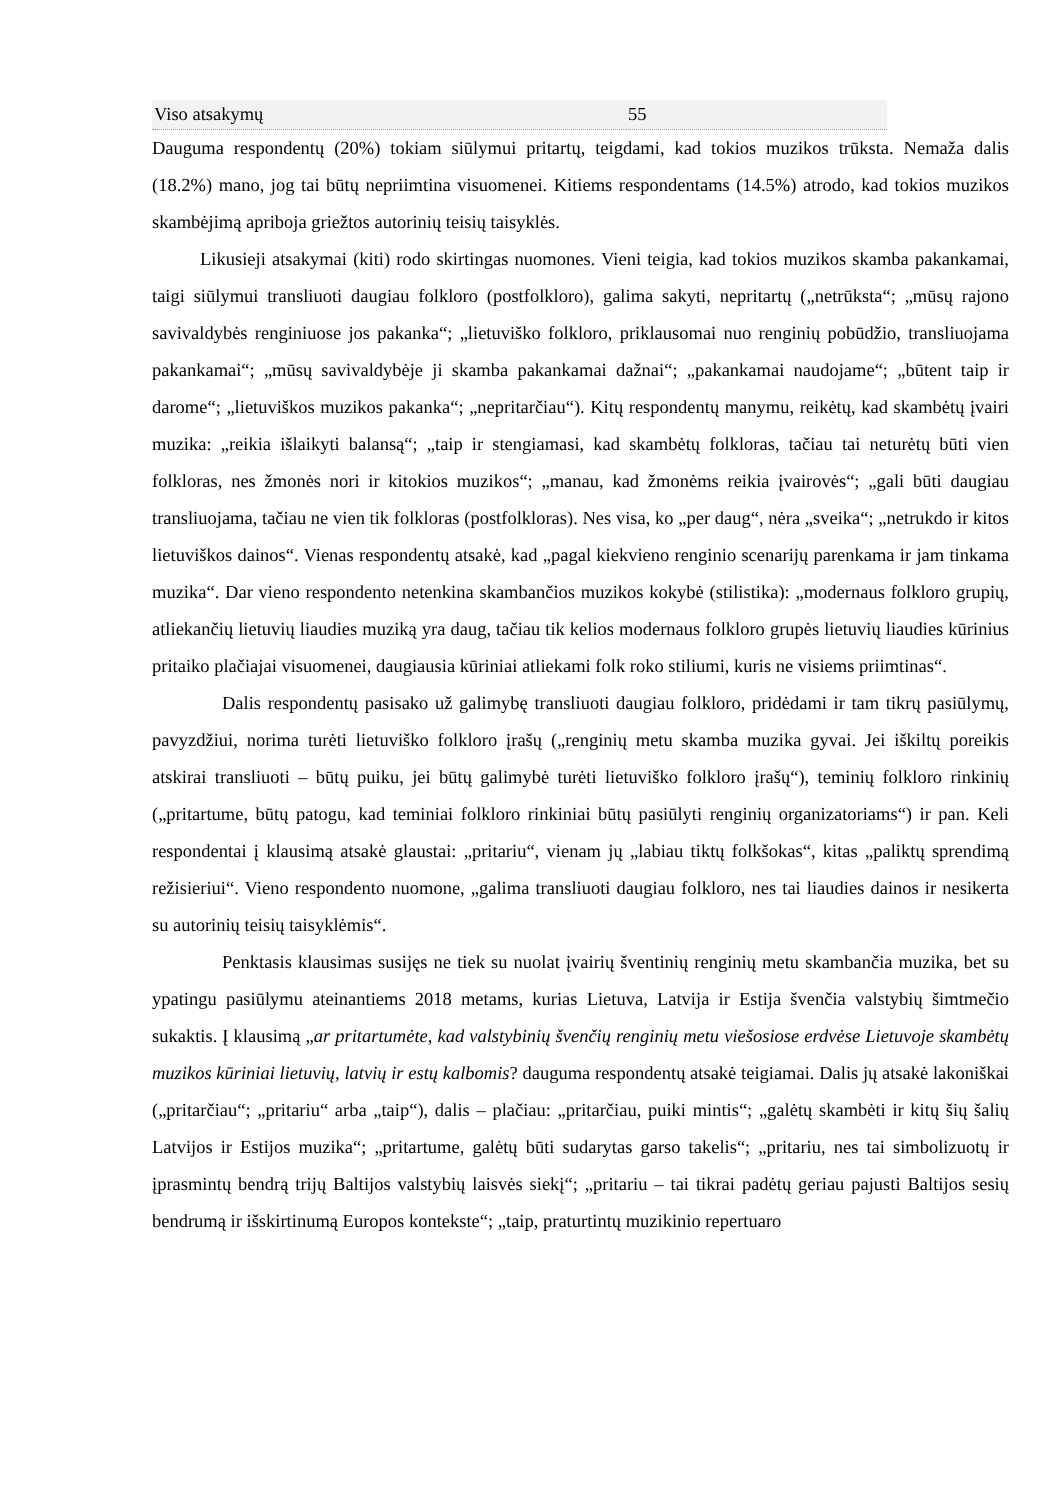| Viso atsakymų | 55 |
Dauguma respondentų (20%) tokiam siūlymui pritartų, teigdami, kad tokios muzikos trūksta. Nemaža dalis (18.2%) mano, jog tai būtų nepriimtina visuomenei. Kitiems respondentams (14.5%) atrodo, kad tokios muzikos skambėjimą apriboja griežtos autorinių teisių taisyklės.
Likusieji atsakymai (kiti) rodo skirtingas nuomones. Vieni teigia, kad tokios muzikos skamba pakankamai, taigi siūlymui transliuoti daugiau folkloro (postfolkloro), galima sakyti, nepritartų („netrūksta“; „mūsų rajono savivaldybės renginiuose jos pakanka“; „lietuviško folkloro, priklausomai nuo renginių pobūdžio, transliuojama pakankamai“; „mūsų savivaldybėje ji skamba pakankamai dažnai“; „pakankamai naudojame“; „būtent taip ir darome“; „lietuviškos muzikos pakanka“; „nepritarčiau“). Kitų respondentų manymu, reikėtų, kad skambėtų įvairi muzika: „reikia išlaikyti balansą“; „taip ir stengiamasi, kad skambėtų folkloras, tačiau tai neturėtų būti vien folkloras, nes žmonės nori ir kitokios muzikos“; „manau, kad žmonėms reikia įvairovės“; „gali būti daugiau transliuojama, tačiau ne vien tik folkloras (postfolkloras). Nes visa, ko „per daug“, nėra „sveika“; „netrukdo ir kitos lietuviškos dainos“. Vienas respondentų atsakė, kad „pagal kiekvieno renginio scenarijų parenkama ir jam tinkama muzika“. Dar vieno respondento netenkina skambančios muzikos kokybė (stilistika): „modernaus folkloro grupių, atliekančių lietuvių liaudies muziką yra daug, tačiau tik kelios modernaus folkloro grupės lietuvių liaudies kūrinius pritaiko plačiajai visuomenei, daugiausia kūriniai atliekami folk roko stiliumi, kuris ne visiems priimtinas“.
Dalis respondentų pasisako už galimybę transliuoti daugiau folkloro, pridėdami ir tam tikrų pasiūlymų, pavyzdžiui, norima turėti lietuviško folkloro įrašų („renginių metu skamba muzika gyvai. Jei iškiltų poreikis atskirai transliuoti – būtų puiku, jei būtų galimybė turėti lietuviško folkloro įrašų“), teminių folkloro rinkinių („pritartume, būtų patogu, kad teminiai folkloro rinkiniai būtų pasiūlyti renginių organizatoriams“) ir pan. Keli respondentai į klausimą atsakė glaustai: „pritariu“, vienam jų „labiau tiktų folkšokas“, kitas „paliktų sprendimą režisieriui“. Vieno respondento nuomone, „galima transliuoti daugiau folkloro, nes tai liaudies dainos ir nesikerta su autorinių teisių taisyklėmis“.
Penktasis klausimas susijęs ne tiek su nuolat įvairių šventinių renginių metu skambančia muzika, bet su ypatingu pasiūlymu ateinantiems 2018 metams, kurias Lietuva, Latvija ir Estija švenčia valstybių šimtmečio sukaktis. Į klausimą „ar pritartumėte, kad valstybinių švenčių renginių metu viešosiose erdvėse Lietuvoje skambėtų muzikos kūriniai lietuvių, latvių ir estų kalbomis? dauguma respondentų atsakė teigiamai. Dalis jų atsakė lakoniškai („pritarčiau“; „pritariu“ arba „taip“), dalis – plačiau: „pritarčiau, puiki mintis“; „galėtų skambėti ir kitų šių šalių Latvijos ir Estijos muzika“; „pritartume, galėtų būti sudarytas garso takelis“; „pritariu, nes tai simbolizuotų ir įprasmintų bendrą trijų Baltijos valstybių laisvės siekį“; „pritariu – tai tikrai padėtų geriau pajusti Baltijos sesių bendrumą ir išskirtinumą Europos kontekste“; „taip, praturtintų muzikinio repertuaro